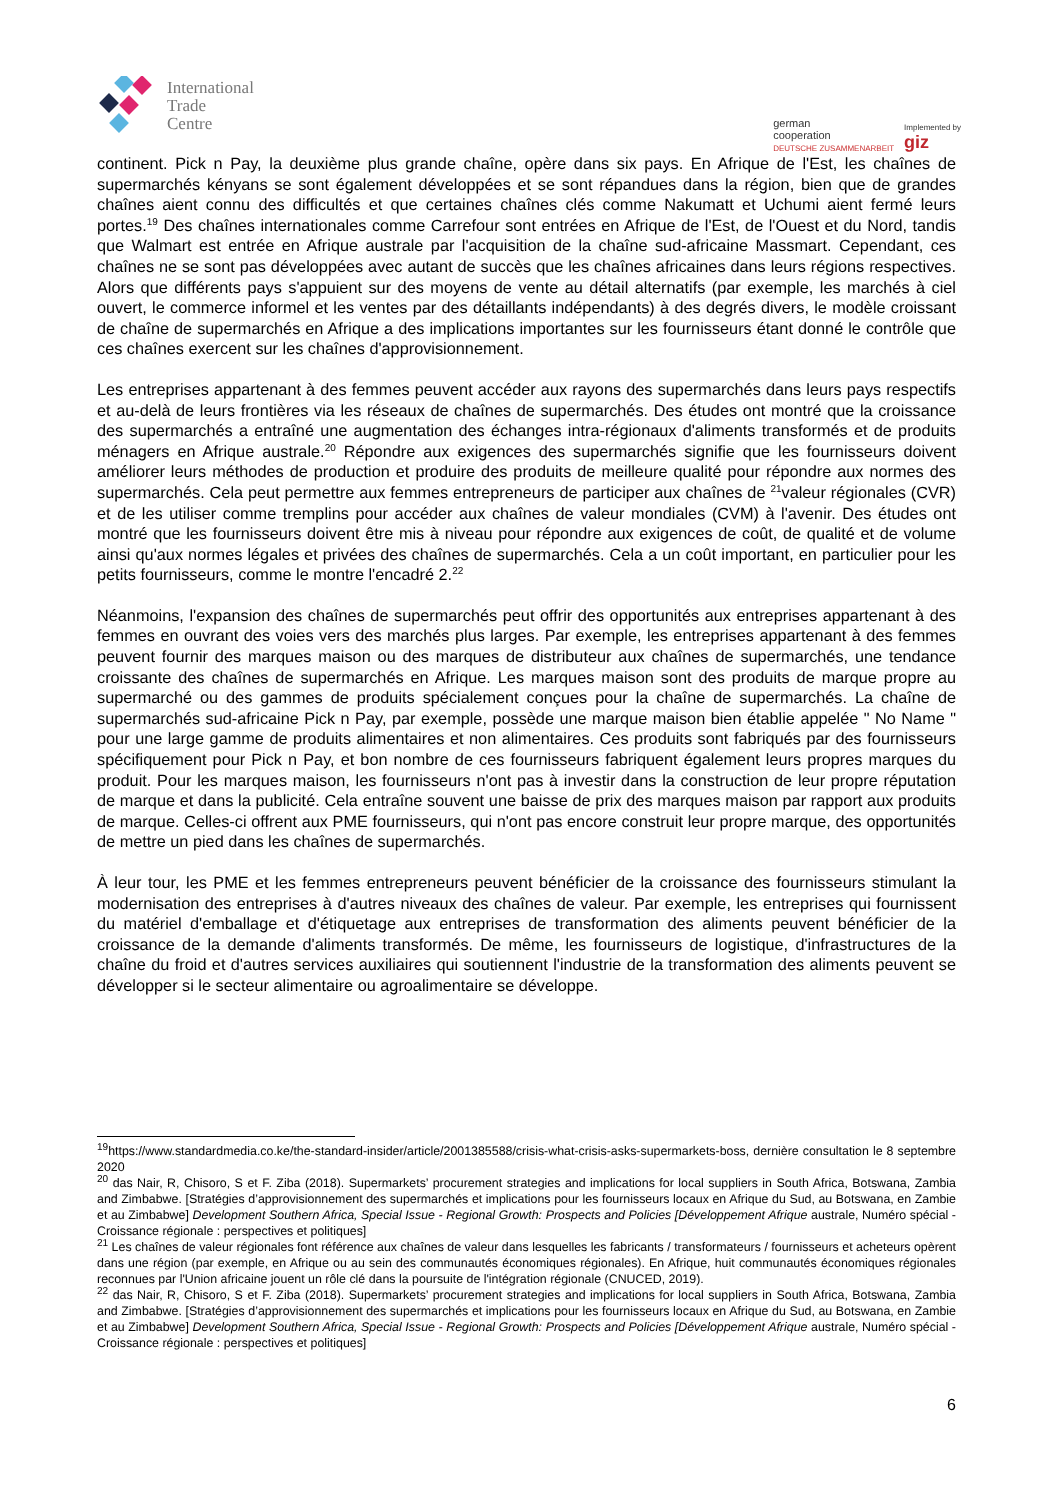International
Trade
Centre
german
cooperation
DEUTSCHE ZUSAMMENARBEIT
Implemented by
giz
continent. Pick n Pay, la deuxième plus grande chaîne, opère dans six pays. En Afrique de l'Est, les chaînes de supermarchés kényans se sont également développées et se sont répandues dans la région, bien que de grandes chaînes aient connu des difficultés et que certaines chaînes clés comme Nakumatt et Uchumi aient fermé leurs portes.<sup>19</sup> Des chaînes internationales comme Carrefour sont entrées en Afrique de l'Est, de l'Ouest et du Nord, tandis que Walmart est entrée en Afrique australe par l'acquisition de la chaîne sud-africaine Massmart. Cependant, ces chaînes ne se sont pas développées avec autant de succès que les chaînes africaines dans leurs régions respectives. Alors que différents pays s'appuient sur des moyens de vente au détail alternatifs (par exemple, les marchés à ciel ouvert, le commerce informel et les ventes par des détaillants indépendants) à des degrés divers, le modèle croissant de chaîne de supermarchés en Afrique a des implications importantes sur les fournisseurs étant donné le contrôle que ces chaînes exercent sur les chaînes d'approvisionnement.
Les entreprises appartenant à des femmes peuvent accéder aux rayons des supermarchés dans leurs pays respectifs et au-delà de leurs frontières via les réseaux de chaînes de supermarchés. Des études ont montré que la croissance des supermarchés a entraîné une augmentation des échanges intra-régionaux d'aliments transformés et de produits ménagers en Afrique australe.<sup>20</sup> Répondre aux exigences des supermarchés signifie que les fournisseurs doivent améliorer leurs méthodes de production et produire des produits de meilleure qualité pour répondre aux normes des supermarchés. Cela peut permettre aux femmes entrepreneurs de participer aux chaînes de <sup>21</sup>valeur régionales (CVR) et de les utiliser comme tremplins pour accéder aux chaînes de valeur mondiales (CVM) à l'avenir. Des études ont montré que les fournisseurs doivent être mis à niveau pour répondre aux exigences de coût, de qualité et de volume ainsi qu'aux normes légales et privées des chaînes de supermarchés. Cela a un coût important, en particulier pour les petits fournisseurs, comme le montre l'encadré 2.<sup>22</sup>
Néanmoins, l'expansion des chaînes de supermarchés peut offrir des opportunités aux entreprises appartenant à des femmes en ouvrant des voies vers des marchés plus larges. Par exemple, les entreprises appartenant à des femmes peuvent fournir des marques maison ou des marques de distributeur aux chaînes de supermarchés, une tendance croissante des chaînes de supermarchés en Afrique. Les marques maison sont des produits de marque propre au supermarché ou des gammes de produits spécialement conçues pour la chaîne de supermarchés. La chaîne de supermarchés sud-africaine Pick n Pay, par exemple, possède une marque maison bien établie appelée " No Name " pour une large gamme de produits alimentaires et non alimentaires. Ces produits sont fabriqués par des fournisseurs spécifiquement pour Pick n Pay, et bon nombre de ces fournisseurs fabriquent également leurs propres marques du produit. Pour les marques maison, les fournisseurs n'ont pas à investir dans la construction de leur propre réputation de marque et dans la publicité. Cela entraîne souvent une baisse de prix des marques maison par rapport aux produits de marque. Celles-ci offrent aux PME fournisseurs, qui n'ont pas encore construit leur propre marque, des opportunités de mettre un pied dans les chaînes de supermarchés.
À leur tour, les PME et les femmes entrepreneurs peuvent bénéficier de la croissance des fournisseurs stimulant la modernisation des entreprises à d'autres niveaux des chaînes de valeur. Par exemple, les entreprises qui fournissent du matériel d'emballage et d'étiquetage aux entreprises de transformation des aliments peuvent bénéficier de la croissance de la demande d'aliments transformés. De même, les fournisseurs de logistique, d'infrastructures de la chaîne du froid et d'autres services auxiliaires qui soutiennent l'industrie de la transformation des aliments peuvent se développer si le secteur alimentaire ou agroalimentaire se développe.
<sup>19</sup> https://www.standardmedia.co.ke/the-standard-insider/article/2001385588/crisis-what-crisis-asks-supermarkets-boss, dernière consultation le 8 septembre 2020
<sup>20</sup> das Nair, R, Chisoro, S et F. Ziba (2018). Supermarkets’ procurement strategies and implications for local suppliers in South Africa, Botswana, Zambia and Zimbabwe. [Stratégies d’approvisionnement des supermarchés et implications pour les fournisseurs locaux en Afrique du Sud, au Botswana, en Zambie et au Zimbabwe] Development Southern Africa, Special Issue - Regional Growth: Prospects and Policies [Développement Afrique australe, Numéro spécial - Croissance régionale : perspectives et politiques]
<sup>21</sup> Les chaînes de valeur régionales font référence aux chaînes de valeur dans lesquelles les fabricants / transformateurs / fournisseurs et acheteurs opèrent dans une région (par exemple, en Afrique ou au sein des communautés économiques régionales). En Afrique, huit communautés économiques régionales reconnues par l'Union africaine jouent un rôle clé dans la poursuite de l'intégration régionale (CNUCED, 2019).
<sup>22</sup> das Nair, R, Chisoro, S et F. Ziba (2018). Supermarkets’ procurement strategies and implications for local suppliers in South Africa, Botswana, Zambia and Zimbabwe. [Stratégies d’approvisionnement des supermarchés et implications pour les fournisseurs locaux en Afrique du Sud, au Botswana, en Zambie et au Zimbabwe] Development Southern Africa, Special Issue - Regional Growth: Prospects and Policies [Développement Afrique australe, Numéro spécial - Croissance régionale : perspectives et politiques]
6